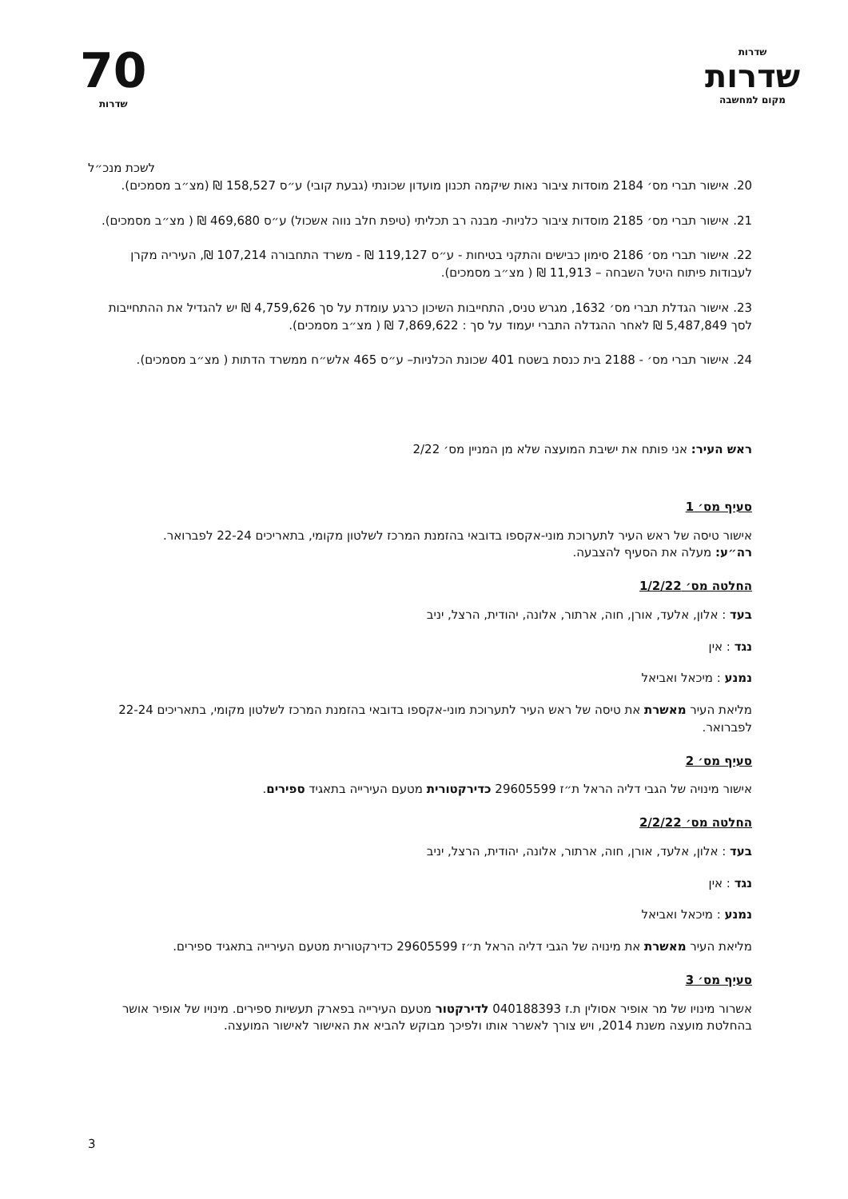שדרות
שדרות
מקום למחשבה
70
שדרות
לשכת מנכ״ל
20. אישור תברי מס׳ 2184 מוסדות ציבור נאות שיקמה תכנון מועדון שכונתי (גבעת קובי) ע״ס 158,527 ₪ (מצ״ב מסמכים).
21. אישור תברי מס׳ 2185 מוסדות ציבור כלניות- מבנה רב תכליתי (טיפת חלב נווה אשכול) ע״ס 469,680 ₪ ( מצ״ב מסמכים).
22. אישור תברי מס׳ 2186 סימון כבישים והתקני בטיחות - ע״ס 119,127 ₪ - משרד התחבורה 107,214 ₪, העיריה מקרן לעבודות פיתוח היטל השבחה – 11,913 ₪ ( מצ״ב מסמכים).
23. אישור הגדלת תברי מס׳ 1632, מגרש טניס, התחייבות השיכון כרגע עומדת על סך 4,759,626 ₪ יש להגדיל את ההתחייבות לסך 5,487,849 ₪ לאחר ההגדלה התברי יעמוד על סך : 7,869,622 ₪ ( מצ״ב מסמכים).
24. אישור תברי מס׳ - 2188 בית כנסת בשטח 401 שכונת הכלניות– ע״ס 465 אלש״ח ממשרד הדתות ( מצ״ב מסמכים).
ראש העיר: אני פותח את ישיבת המועצה שלא מן המניין מס׳ 2/22
סעיף מס׳ 1
אישור טיסה של ראש העיר לתערוכת מוני-אקספו בדובאי בהזמנת המרכז לשלטון מקומי, בתאריכים 22-24 לפברואר.
רה״ע: מעלה את הסעיף להצבעה.
החלטה מס׳ 1/2/22
בעד : אלון, אלעד, אורן, חוה, ארתור, אלונה, יהודית, הרצל, יניב
נגד : אין
נמנע : מיכאל ואביאל
מליאת העיר מאשרת את טיסה של ראש העיר לתערוכת מוני-אקספו בדובאי בהזמנת המרכז לשלטון מקומי, בתאריכים 22-24 לפברואר.
סעיף מס׳ 2
אישור מינויה של הגבי דליה הראל ת״ז 29605599 כדירקטורית מטעם העירייה בתאגיד ספירים.
החלטה מס׳ 2/2/22
בעד : אלון, אלעד, אורן, חוה, ארתור, אלונה, יהודית, הרצל, יניב
נגד : אין
נמנע : מיכאל ואביאל
מליאת העיר מאשרת את מינויה של הגבי דליה הראל ת״ז 29605599 כדירקטורית מטעם העירייה בתאגיד ספירים.
סעיף מס׳ 3
אשרור מינויו של מר אופיר אסולין ת.ז 040188393 לדירקטור מטעם העירייה בפארק תעשיות ספירים. מינויו של אופיר אושר בהחלטת מועצה משנת 2014, ויש צורך לאשרר אותו ולפיכך מבוקש להביא את האישור לאישור המועצה.
3